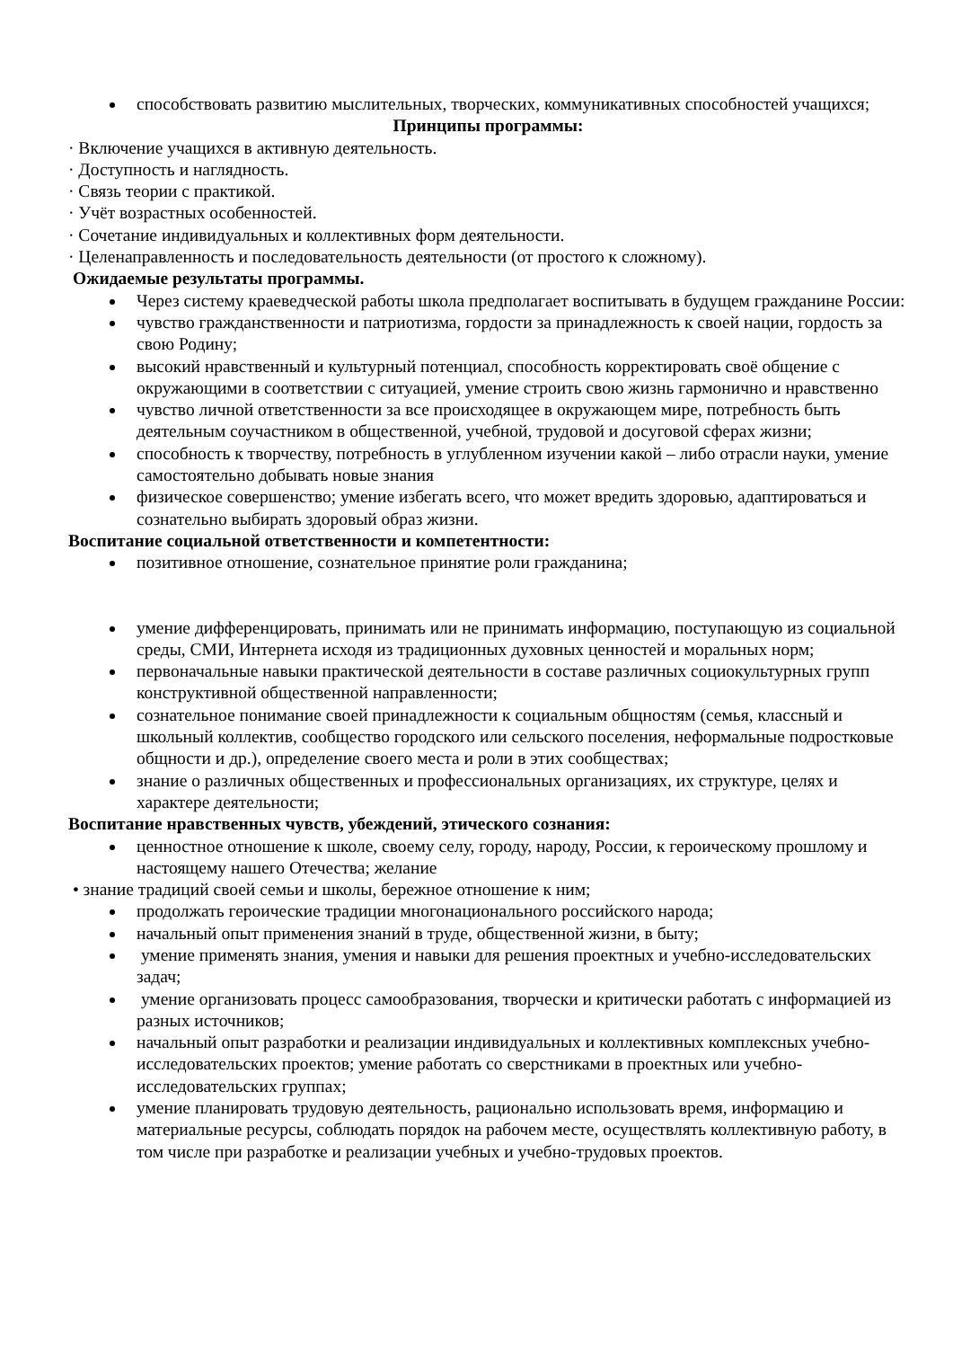способствовать развитию мыслительных, творческих, коммуникативных способностей учащихся;
Принципы программы:
· Включение учащихся в активную деятельность.
· Доступность и наглядность.
· Связь теории с практикой.
· Учёт возрастных особенностей.
· Сочетание индивидуальных и коллективных форм деятельности.
· Целенаправленность и последовательность деятельности (от простого к сложному).
Ожидаемые результаты программы.
Через систему краеведческой работы школа предполагает воспитывать в будущем гражданине России:
чувство гражданственности и патриотизма, гордости за принадлежность к своей нации, гордость за свою Родину;
высокий нравственный и культурный потенциал, способность корректировать своё общение с окружающими в соответствии с ситуацией, умение строить свою жизнь гармонично и нравственно
чувство личной ответственности за все происходящее в окружающем мире, потребность быть деятельным соучастником в общественной, учебной, трудовой и досуговой сферах жизни;
способность к творчеству, потребность в углубленном изучении какой – либо отрасли науки, умение самостоятельно добывать новые знания
физическое совершенство; умение избегать всего, что может вредить здоровью, адаптироваться и сознательно выбирать здоровый образ жизни.
Воспитание социальной ответственности и компетентности:
позитивное отношение, сознательное принятие роли гражданина;
умение дифференцировать, принимать или не принимать информацию, поступающую из социальной среды, СМИ, Интернета исходя из традиционных духовных ценностей и моральных норм;
первоначальные навыки практической деятельности в составе различных социокультурных групп конструктивной общественной направленности;
сознательное понимание своей принадлежности к социальным общностям (семья, классный и школьный коллектив, сообщество городского или сельского поселения, неформальные подростковые общности и др.), определение своего места и роли в этих сообществах;
знание о различных общественных и профессиональных организациях, их структуре, целях и характере деятельности;
Воспитание нравственных чувств, убеждений, этического сознания:
ценностное отношение к школе, своему селу, городу, народу, России, к героическому прошлому и настоящему нашего Отечества; желание
• знание традиций своей семьи и школы, бережное отношение к ним;
продолжать героические традиции многонационального российского народа;
начальный опыт применения знаний в труде, общественной жизни, в быту;
умение применять знания, умения и навыки для решения проектных и учебно-исследовательских задач;
умение организовать процесс самообразования, творчески и критически работать с информацией из разных источников;
начальный опыт разработки и реализации индивидуальных и коллективных комплексных учебно-исследовательских проектов; умение работать со сверстниками в проектных или учебно-исследовательских группах;
умение планировать трудовую деятельность, рационально использовать время, информацию и материальные ресурсы, соблюдать порядок на рабочем месте, осуществлять коллективную работу, в том числе при разработке и реализации учебных и учебно-трудовых проектов.